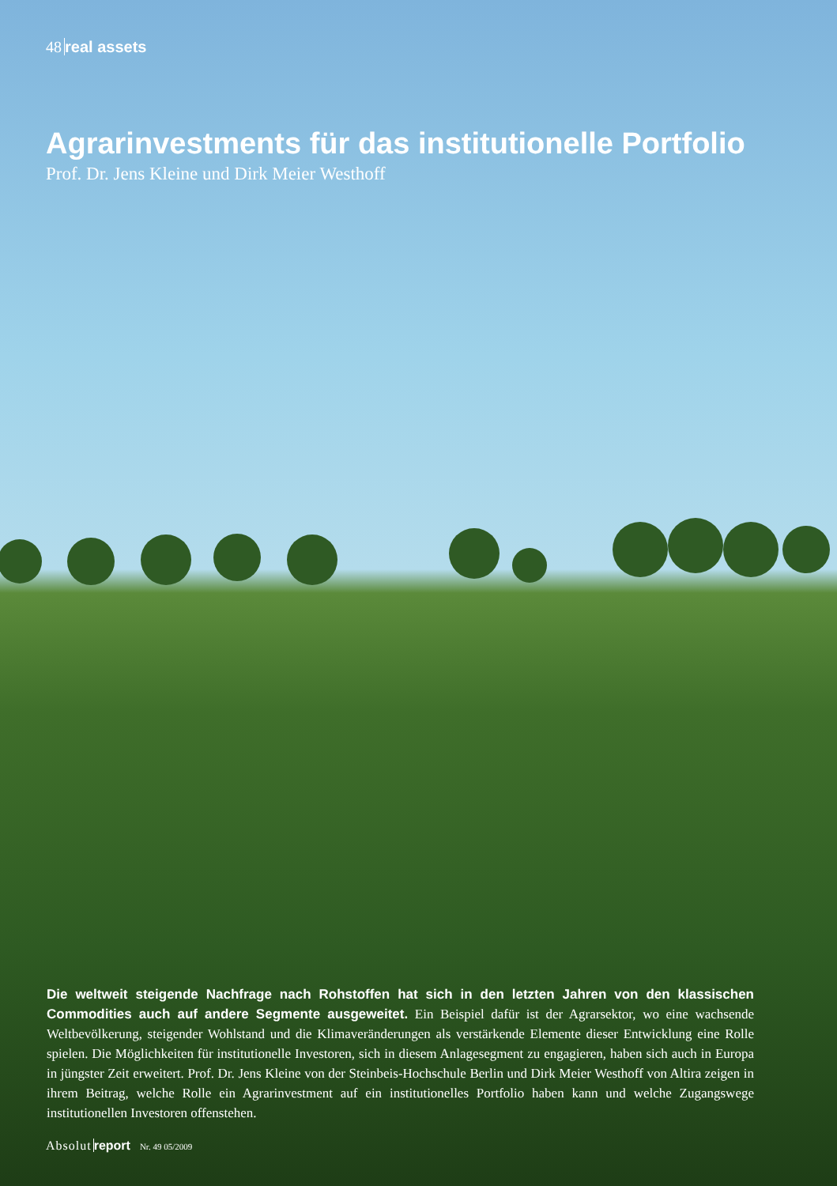48 real assets
Agrarinvestments für das institutionelle Portfolio
Prof. Dr. Jens Kleine und Dirk Meier Westhoff
Die weltweit steigende Nachfrage nach Rohstoffen hat sich in den letzten Jahren von den klassischen Commodities auch auf andere Segmente ausgeweitet. Ein Beispiel dafür ist der Agrarsektor, wo eine wachsende Weltbevölkerung, steigender Wohlstand und die Klimaveränderungen als verstärkende Elemente dieser Entwicklung eine Rolle spielen. Die Möglichkeiten für institutionelle Investoren, sich in diesem Anlagesegment zu engagieren, haben sich auch in Europa in jüngster Zeit erweitert. Prof. Dr. Jens Kleine von der Steinbeis-Hochschule Berlin und Dirk Meier Westhoff von Altira zeigen in ihrem Beitrag, welche Rolle ein Agrarinvestment auf ein institutionelles Portfolio haben kann und welche Zugangswege institutionellen Investoren offenstehen.
Absolut report Nr. 49 05/2009